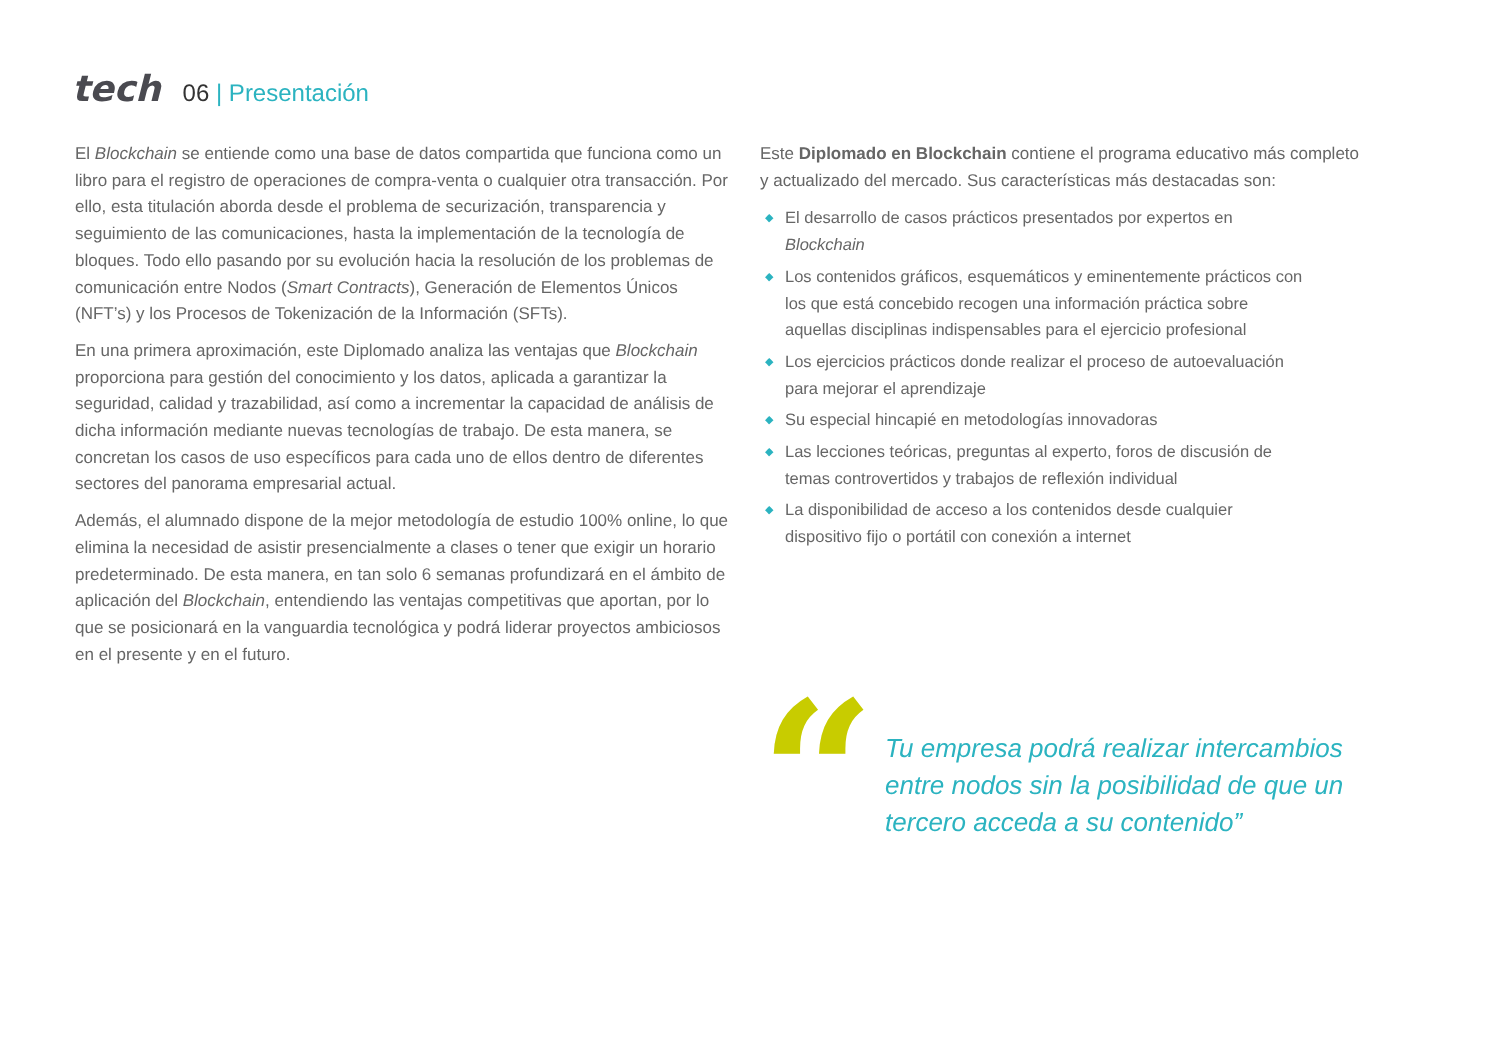tech
06 | Presentación
El Blockchain se entiende como una base de datos compartida que funciona como un libro para el registro de operaciones de compra-venta o cualquier otra transacción. Por ello, esta titulación aborda desde el problema de securización, transparencia y seguimiento de las comunicaciones, hasta la implementación de la tecnología de bloques. Todo ello pasando por su evolución hacia la resolución de los problemas de comunicación entre Nodos (Smart Contracts), Generación de Elementos Únicos (NFT’s) y los Procesos de Tokenización de la Información (SFTs).
En una primera aproximación, este Diplomado analiza las ventajas que Blockchain proporciona para gestión del conocimiento y los datos, aplicada a garantizar la seguridad, calidad y trazabilidad, así como a incrementar la capacidad de análisis de dicha información mediante nuevas tecnologías de trabajo. De esta manera, se concretan los casos de uso específicos para cada uno de ellos dentro de diferentes sectores del panorama empresarial actual.
Además, el alumnado dispone de la mejor metodología de estudio 100% online, lo que elimina la necesidad de asistir presencialmente a clases o tener que exigir un horario predeterminado. De esta manera, en tan solo 6 semanas profundizará en el ámbito de aplicación del Blockchain, entendiendo las ventajas competitivas que aportan, por lo que se posicionará en la vanguardia tecnológica y podrá liderar proyectos ambiciosos en el presente y en el futuro.
Este Diplomado en Blockchain contiene el programa educativo más completo y actualizado del mercado. Sus características más destacadas son:
◆ El desarrollo de casos prácticos presentados por expertos en Blockchain
◆ Los contenidos gráficos, esquemáticos y eminentemente prácticos con los que está concebido recogen una información práctica sobre aquellas disciplinas indispensables para el ejercicio profesional
◆ Los ejercicios prácticos donde realizar el proceso de autoevaluación para mejorar el aprendizaje
◆ Su especial hincapié en metodologías innovadoras
◆ Las lecciones teóricas, preguntas al experto, foros de discusión de temas controvertidos y trabajos de reflexión individual
◆ La disponibilidad de acceso a los contenidos desde cualquier dispositivo fijo o portátil con conexión a internet
“
Tu empresa podrá realizar intercambios entre nodos sin la posibilidad de que un tercero acceda a su contenido”